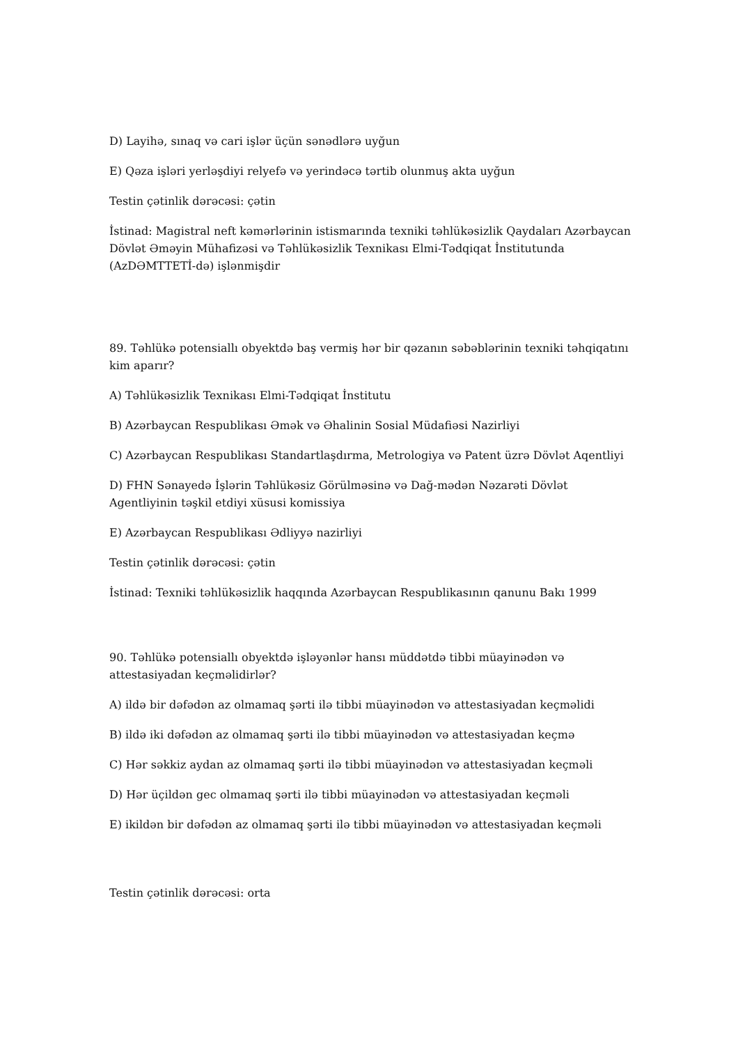D) Layihə, sınaq və cari işlər üçün sənədlərə uyğun
E) Qəza işləri yerləşdiyi relyefə və yerindəcə tərtib olunmuş akta uyğun
Testin çətinlik dərəcəsi: çətin
İstinad: Magistral neft kəmərlərinin istismarında texniki təhlükəsizlik Qaydaları Azərbaycan Dövlət Əməyin Mühafizəsi və Təhlükəsizlik Texnikası Elmi-Tədqiqat İnstitutunda (AzDƏMTTETİ-də) işlənmişdir
89. Təhlükə potensiallı obyektdə baş vermiş hər bir qəzanın səbəblərinin texniki təhqiqatını kim aparır?
A) Təhlükəsizlik Texnikası Elmi-Tədqiqat İnstitutu
B) Azərbaycan Respublikası Əmək və Əhalinin Sosial Müdafiəsi Nazirliyi
C) Azərbaycan Respublikası Standartlaşdırma, Metrologiya və Patent üzrə Dövlət Aqentliyi
D) FHN Sənayedə İşlərin Təhlükəsiz Görülməsinə və Dağ-mədən Nəzarəti Dövlət Agentliyinin təşkil etdiyi xüsusi komissiya
E) Azərbaycan Respublikası Ədliyyə nazirliyi
Testin çətinlik dərəcəsi: çətin
İstinad: Texniki təhlükəsizlik haqqında Azərbaycan Respublikasının qanunu Bakı 1999
90. Təhlükə potensiallı obyektdə işləyənlər hansı müddətdə tibbi müayinədən və attestasiyadan keçməlidirlər?
A) ildə bir dəfədən az olmamaq şərti ilə tibbi müayinədən və attestasiyadan keçməlidi
B) ildə iki dəfədən az olmamaq şərti ilə tibbi müayinədən və attestasiyadan keçmə
C) Hər səkkiz aydan az olmamaq şərti ilə tibbi müayinədən və attestasiyadan keçməli
D) Hər üçildən gec olmamaq şərti ilə tibbi müayinədən və attestasiyadan keçməli
E) ikildən bir dəfədən az olmamaq şərti ilə tibbi müayinədən və attestasiyadan keçməli
Testin çətinlik dərəcəsi: orta